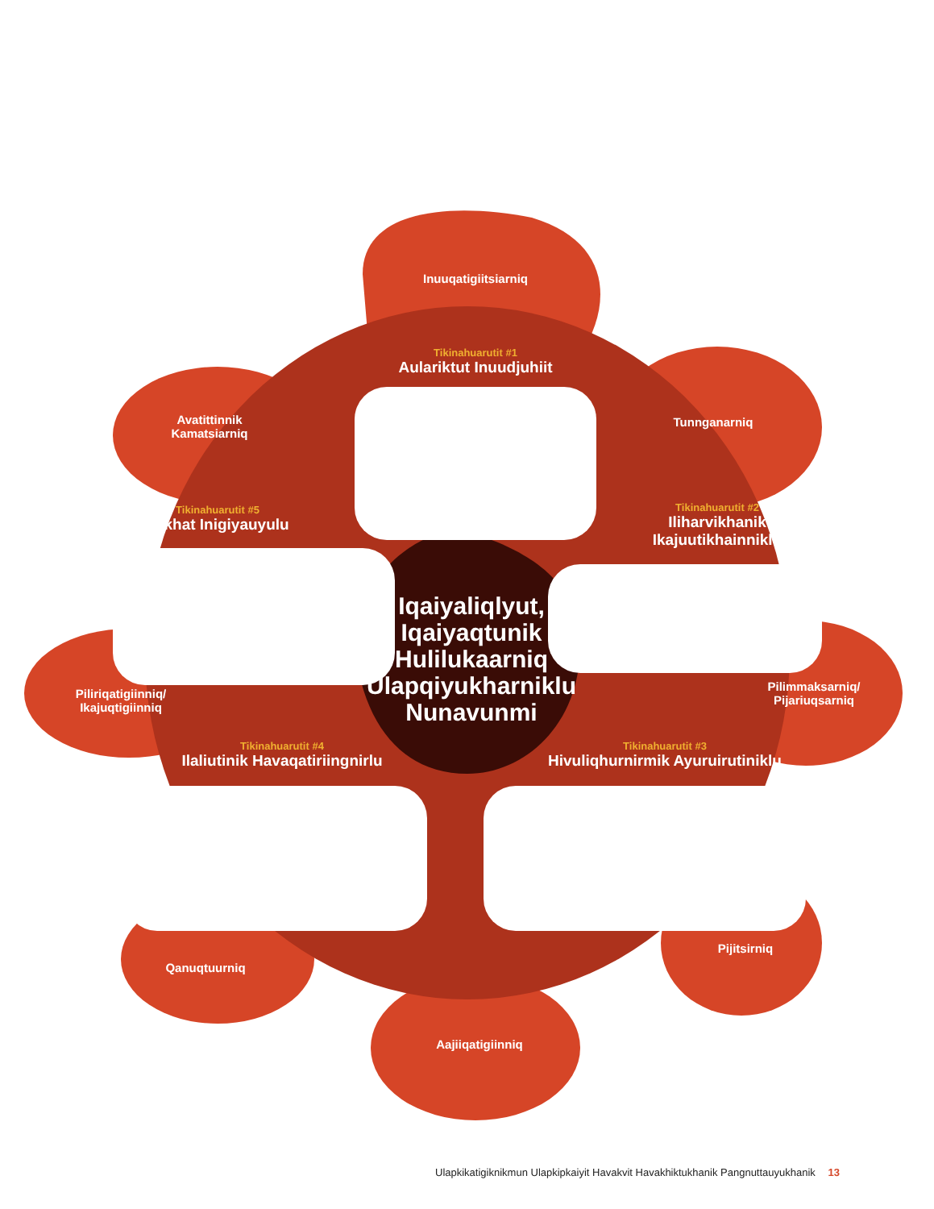Inuuqatigiitsiarniq
Tikinahuarutit #1
Aulariktut Inuudjuhiit
Avatittinnik Kamatsiarniq
Tunnganarniq
Tikinahuarutit #5
Inikhat Inigiyauyulu
Tikinahuarutit #2
Iliharvikhanik Ikajuutikhainniklu
Iqaiyaliqlyut, Iqaiyaqtunik Hulilukaarniq Ulapqiyukharniklu Nunavunmi
Piliriqatigiinniq/ Ikajuqtigiinniq
Pilimmaksarniq/ Pijariuqsarniq
Tikinahuarutit #4
Ilaliutinik Havaqatiriingnirlu
Tikinahuarutit #3
Hivuliqhurnirmik Ayuruirutiniklu
Pijitsirniq
Qanuqtuurniq
Aajiiqatigiinniq
Ulapkikatigiknikmun Ulapkipkaiyit Havakvit Havakhiktukhanik Pangnuttauyukhanik 13